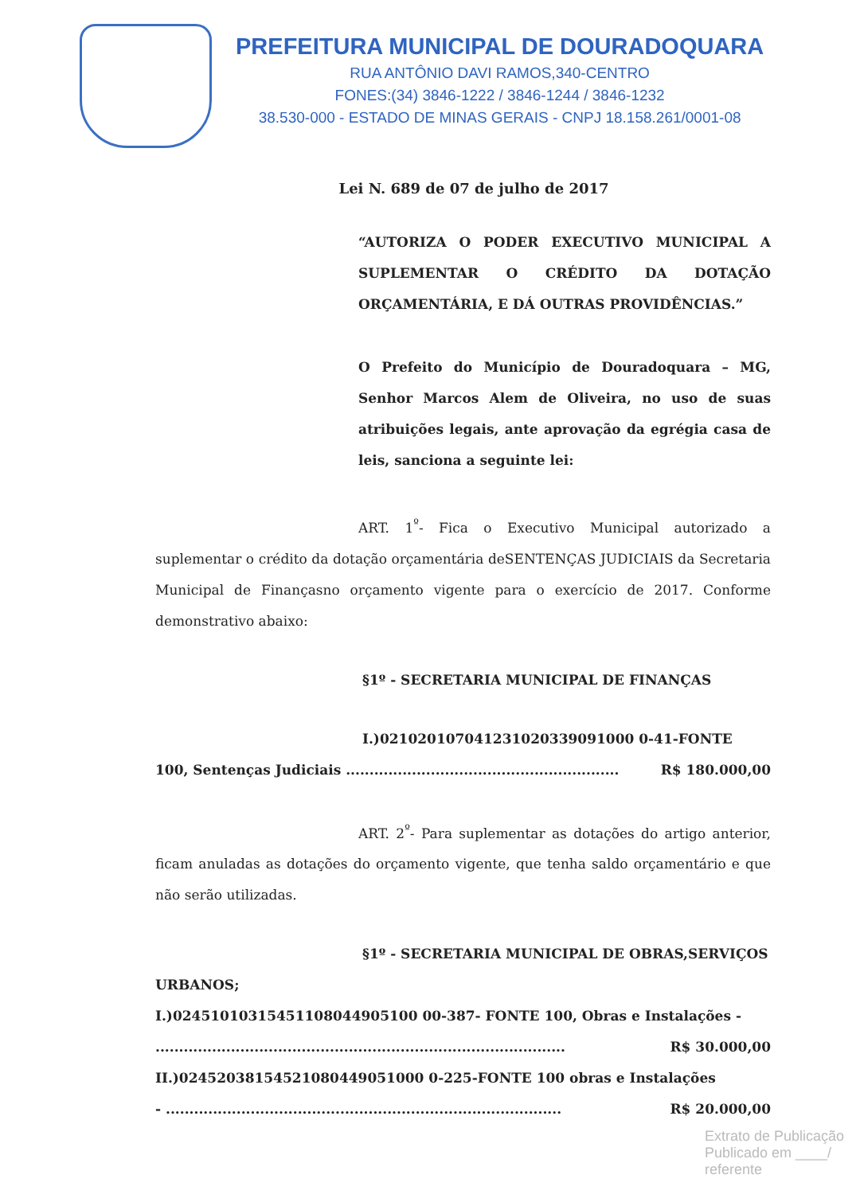PREFEITURA MUNICIPAL DE DOURADOQUARA
RUA ANTÔNIO DAVI RAMOS,340-CENTRO
FONES:(34) 3846-1222 / 3846-1244 / 3846-1232
38.530-000 - ESTADO DE MINAS GERAIS - CNPJ 18.158.261/0001-08
Lei N. 689 de 07 de julho de 2017
“AUTORIZA O PODER EXECUTIVO MUNICIPAL A SUPLEMENTAR O CRÉDITO DA DOTAÇÃO ORÇAMENTÁRIA, E DÁ OUTRAS PROVIDÊNCIAS.”
O Prefeito do Município de Douradoquara – MG, Senhor Marcos Alem de Oliveira, no uso de suas atribuições legais, ante aprovação da egrégia casa de leis, sanciona a seguinte lei:
ART. 1<sup>º</sup>- Fica o Executivo Municipal autorizado a suplementar o crédito da dotação orçamentária deSENTENÇAS JUDICIAIS da Secretaria Municipal de Finançasno orçamento vigente para o exercício de 2017. Conforme demonstrativo abaixo:
§1º - SECRETARIA MUNICIPAL DE FINANÇAS
I.)021020107041231020339091000 0-41-FONTE
100, Sentenças Judiciais .......................................................... R$ 180.000,00
ART. 2<sup>º</sup>- Para suplementar as dotações do artigo anterior, ficam anuladas as dotações do orçamento vigente, que tenha saldo orçamentário e que não serão utilizadas.
§1º - SECRETARIA MUNICIPAL DE OBRAS,SERVIÇOS
URBANOS;
I.)02451010315451108044905100 00-387- FONTE 100, Obras e Instalações -
....................................................................................... R$ 30.000,00
II.)02452038154521080449051000 0-225-FONTE 100 obras e Instalações
- .................................................................................... R$ 20.000,00
Extrato de Publicação
Publicado em ____/
referente